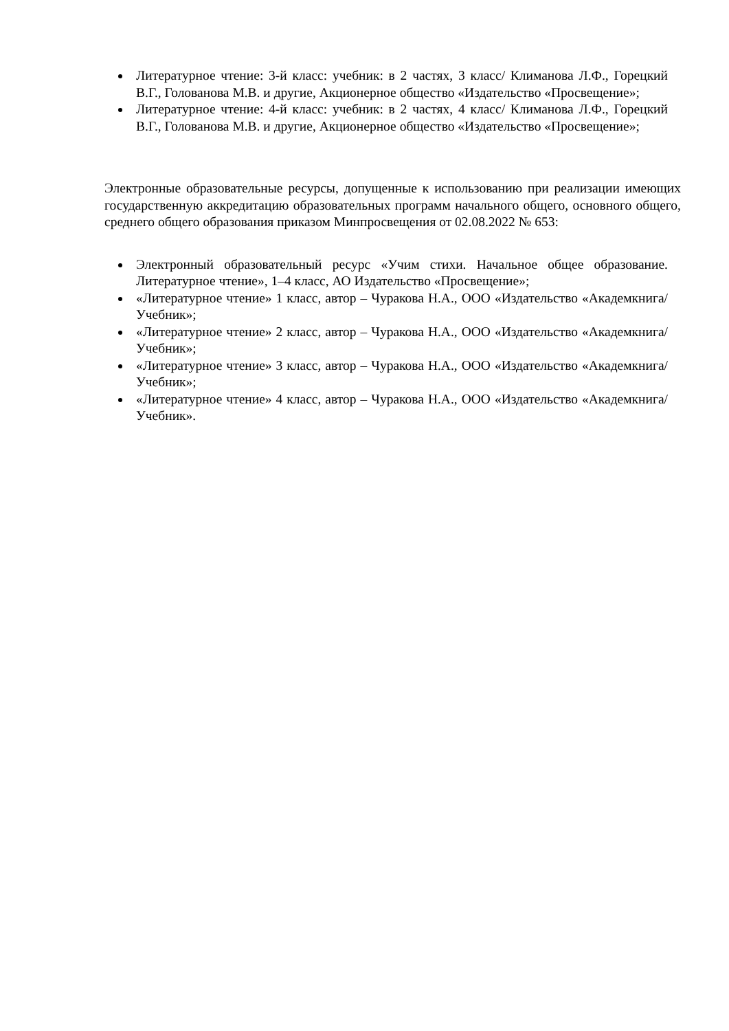Литературное чтение: 3-й класс: учебник: в 2 частях, 3 класс/ Климанова Л.Ф., Горецкий В.Г., Голованова М.В. и другие, Акционерное общество «Издательство «Просвещение»;
Литературное чтение: 4-й класс: учебник: в 2 частях, 4 класс/ Климанова Л.Ф., Горецкий В.Г., Голованова М.В. и другие, Акционерное общество «Издательство «Просвещение»;
Электронные образовательные ресурсы, допущенные к использованию при реализации имеющих государственную аккредитацию образовательных программ начального общего, основного общего, среднего общего образования приказом Минпросвещения от 02.08.2022 № 653:
Электронный образовательный ресурс «Учим стихи. Начальное общее образование. Литературное чтение», 1–4 класс, АО Издательство «Просвещение»;
«Литературное чтение» 1 класс, автор – Чуракова Н.А., ООО «Издательство «Академкнига/Учебник»;
«Литературное чтение» 2 класс, автор – Чуракова Н.А., ООО «Издательство «Академкнига/Учебник»;
«Литературное чтение» 3 класс, автор – Чуракова Н.А., ООО «Издательство «Академкнига/Учебник»;
«Литературное чтение» 4 класс, автор – Чуракова Н.А., ООО «Издательство «Академкнига/Учебник».